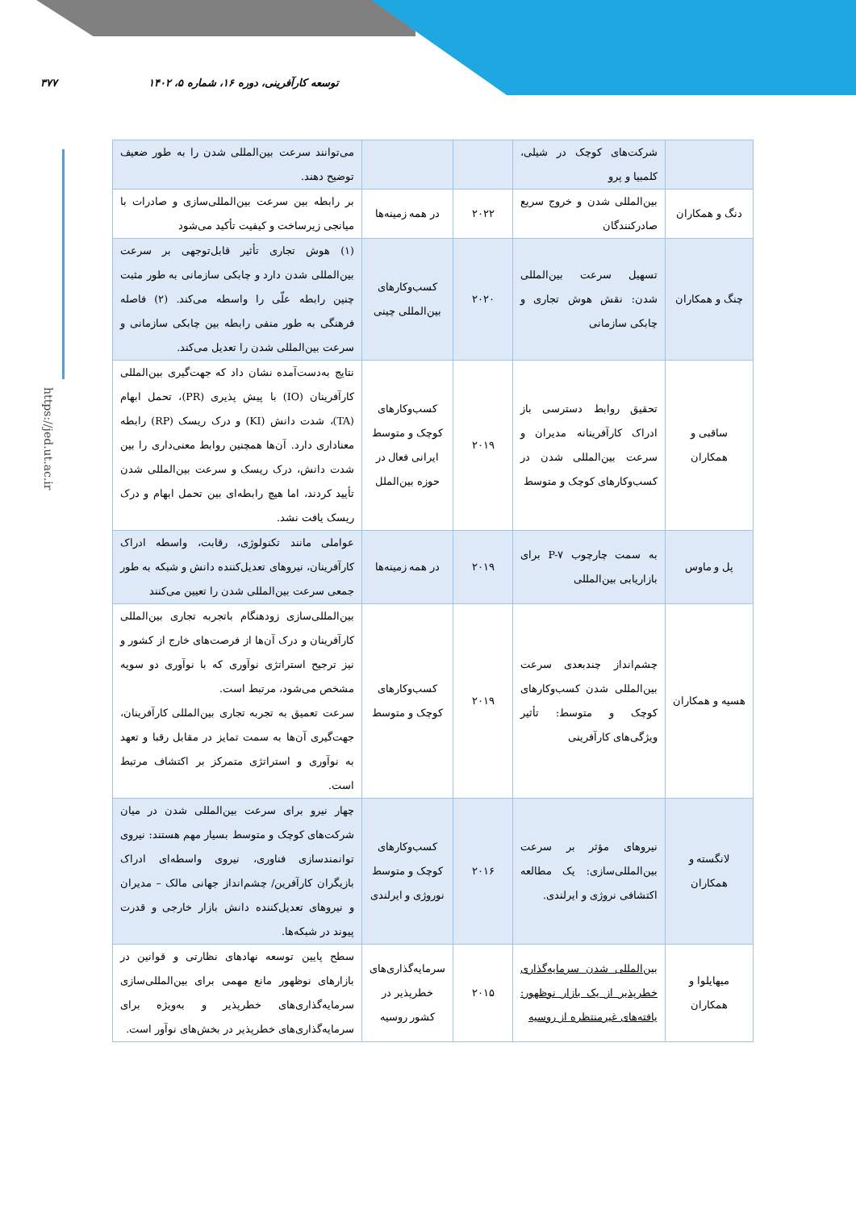توسعه کارآفرینی، دوره ۱۶، شماره ۵، ۱۴۰۲ ۳۷۷
https://jed.ut.ac.ir
| | شرکت‌های کوچک در شیلی، کلمبیا و پرو | | | می‌توانند سرعت بین‌المللی شدن را به طور ضعیف توضیح دهند. |
| دنگ و همکاران | بین‌المللی شدن و خروج سریع صادرکنندگان | ۲۰۲۲ | در همه زمینه‌ها | بر رابطه بین سرعت بین‌المللی‌سازی و صادرات با میانجی زیرساخت و کیفیت تأکید می‌شود |
| چنگ و همکاران | تسهیل سرعت بین‌المللی شدن: نقش هوش تجاری و چابکی سازمانی | ۲۰۲۰ | کسب‌وکارهای بین‌المللی چینی | (۱) هوش تجاری تأثیر قابل‌توجهی بر سرعت بین‌المللی شدن دارد و چابکی سازمانی به طور مثبت چنین رابطه علّی را واسطه می‌کند. (۲) فاصله فرهنگی به طور منفی رابطه بین چابکی سازمانی و سرعت بین‌المللی شدن را تعدیل می‌کند. |
| ساقبی و همکاران | تحقیق روابط دسترسی باز ادراک کارآفرینانه مدیران و سرعت بین‌المللی شدن در کسب‌وکارهای کوچک و متوسط | ۲۰۱۹ | کسب‌وکارهای کوچک و متوسط ایرانی فعال در حوزه بین‌الملل | نتایج به‌دست‌آمده نشان داد که جهت‌گیری بین‌المللی کارآفرینان (IO) با پیش پذیری (PR)، تحمل ابهام (TA)، شدت دانش (KI) و درک ریسک (RP) رابطه معناداری دارد. آن‌ها همچنین روابط معنی‌داری را بین شدت دانش، درک ریسک و سرعت بین‌المللی شدن تأیید کردند، اما هیچ رابطه‌ای بین تحمل ابهام و درک ریسک یافت نشد. |
| پل و ماوس | به سمت چارچوب P-۷ برای بازاریابی بین‌المللی | ۲۰۱۹ | در همه زمینه‌ها | عواملی مانند تکنولوژی، رقابت، واسطه ادراک کارآفرینان، نیروهای تعدیل‌کننده دانش و شبکه به طور جمعی سرعت بین‌المللی شدن را تعیین می‌کنند |
| هسیه و همکاران | چشم‌انداز چندبعدی سرعت بین‌المللی شدن کسب‌وکارهای کوچک و متوسط: تأثیر ویژگی‌های کارآفرینی | ۲۰۱۹ | کسب‌وکارهای کوچک و متوسط | بین‌المللی‌سازی زودهنگام باتجربه تجاری بین‌المللی کارآفرینان و درک آن‌ها از فرصت‌های خارج از کشور و نیز ترجیح استراتژی نوآوری که با نوآوری دو سویه مشخص می‌شود، مرتبط است. سرعت تعمیق به تجربه تجاری بین‌المللی کارآفرینان، جهت‌گیری آن‌ها به سمت تمایز در مقابل رقبا و تعهد به نوآوری و استراتژی متمرکز بر اکتشاف مرتبط است. |
| لانگسته و همکاران | نیروهای مؤثر بر سرعت بین‌المللی‌سازی: یک مطالعه اکتشافی نروژی و ایرلندی. | ۲۰۱۶ | کسب‌وکارهای کوچک و متوسط نوروژی و ایرلندی | چهار نیرو برای سرعت بین‌المللی شدن در میان شرکت‌های کوچک و متوسط بسیار مهم هستند: نیروی توانمندسازی فناوری، نیروی واسطه‌ای ادراک بازیگران کارآفرین/ چشم‌انداز جهانی مالک – مدیران و نیروهای تعدیل‌کننده دانش بازار خارجی و قدرت پیوند در شبکه‌ها. |
| میهایلوا و همکاران | بین‌المللی شدن سرمایه‌گذاری خطرپذیر از یک بازار نوظهور: یافته‌های غیرمنتظره از روسیه | ۲۰۱۵ | سرمایه‌گذاری‌های خطرپذیر در کشور روسیه | سطح پایین توسعه نهادهای نظارتی و قوانین در بازارهای نوظهور مانع مهمی برای بین‌المللی‌سازی سرمایه‌گذاری‌های خطرپذیر و به‌ویژه برای سرمایه‌گذاری‌های خطرپذیر در بخش‌های نوآور است. |